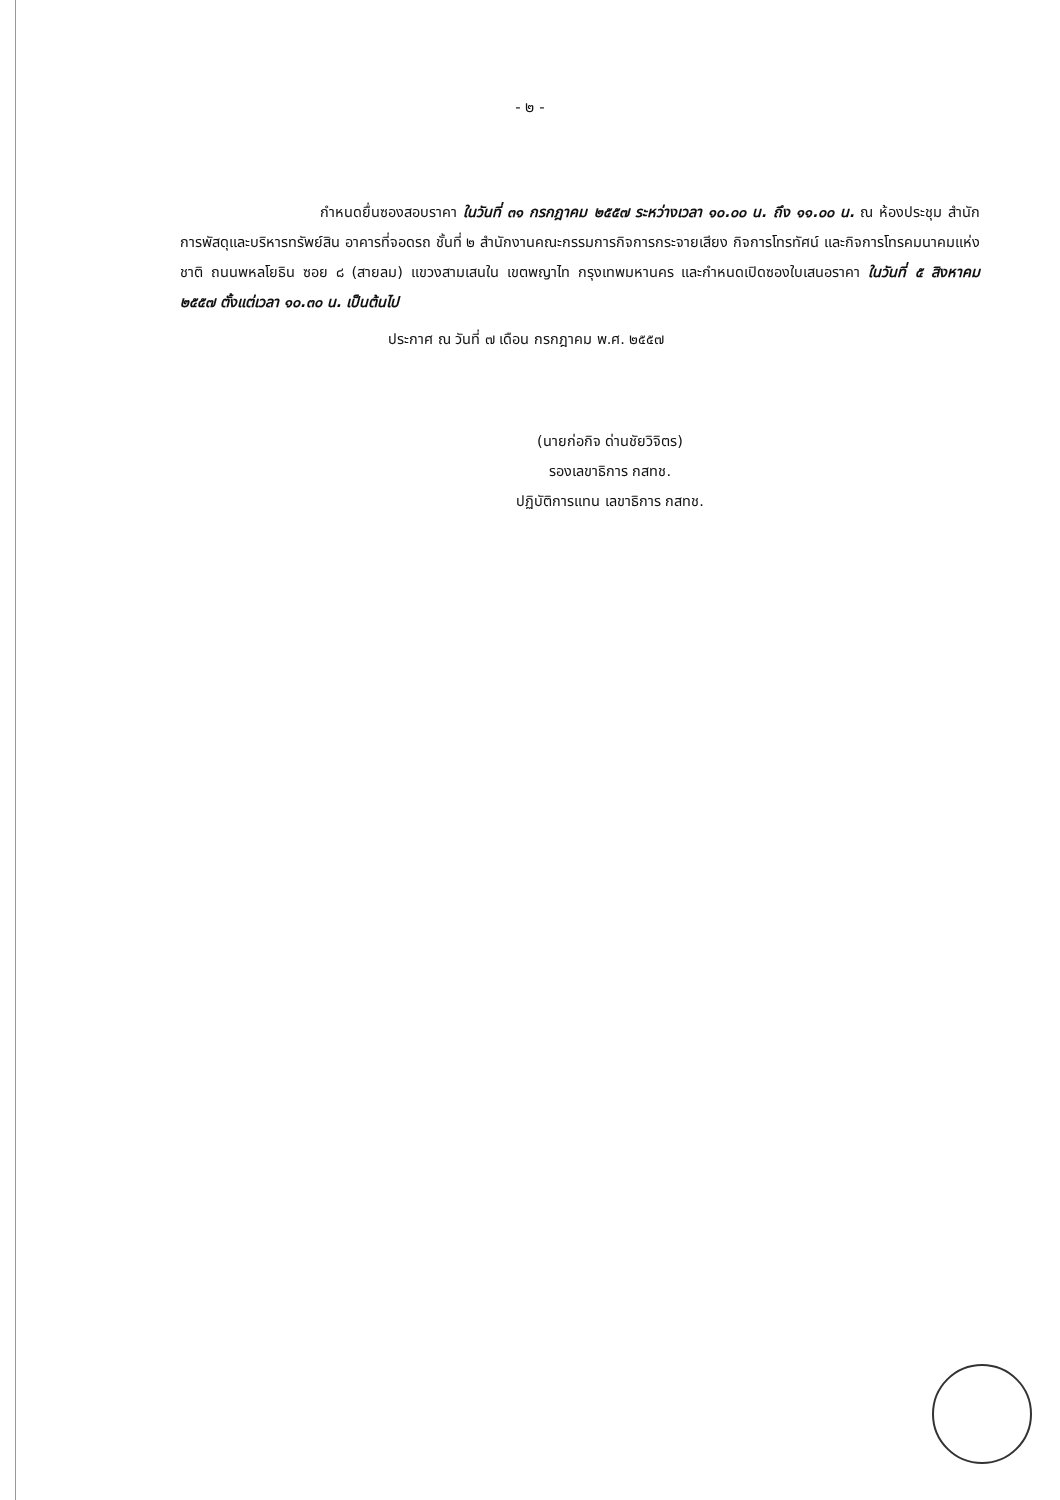- ๒ -
กำหนดยื่นซองสอบราคา ในวันที่ ๓๑ กรกฎาคม ๒๕๕๗ ระหว่างเวลา ๑๐.๐๐ น. ถึง ๑๑.๐๐ น. ณ ห้องประชุม สำนักการพัสดุและบริหารทรัพย์สิน อาคารที่จอดรถ ชั้นที่ ๒ สำนักงานคณะกรรมการกิจการกระจายเสียง กิจการโทรทัศน์ และกิจการโทรคมนาคมแห่งชาติ ถนนพหลโยธิน ซอย ๘ (สายลม) แขวงสามเสนใน เขตพญาไท กรุงเทพมหานคร และกำหนดเปิดซองใบเสนอราคา ในวันที่ ๕ สิงหาคม ๒๕๕๗ ตั้งแต่เวลา ๑๐.๓๐ น. เป็นต้นไป
ประกาศ ณ วันที่ ๗ เดือน กรกฎาคม พ.ศ. ๒๕๕๗
(นายก่อกิจ ด่านชัยวิจิตร)
รองเลขาธิการ กสทช.
ปฏิบัติการแทน เลขาธิการ กสทช.